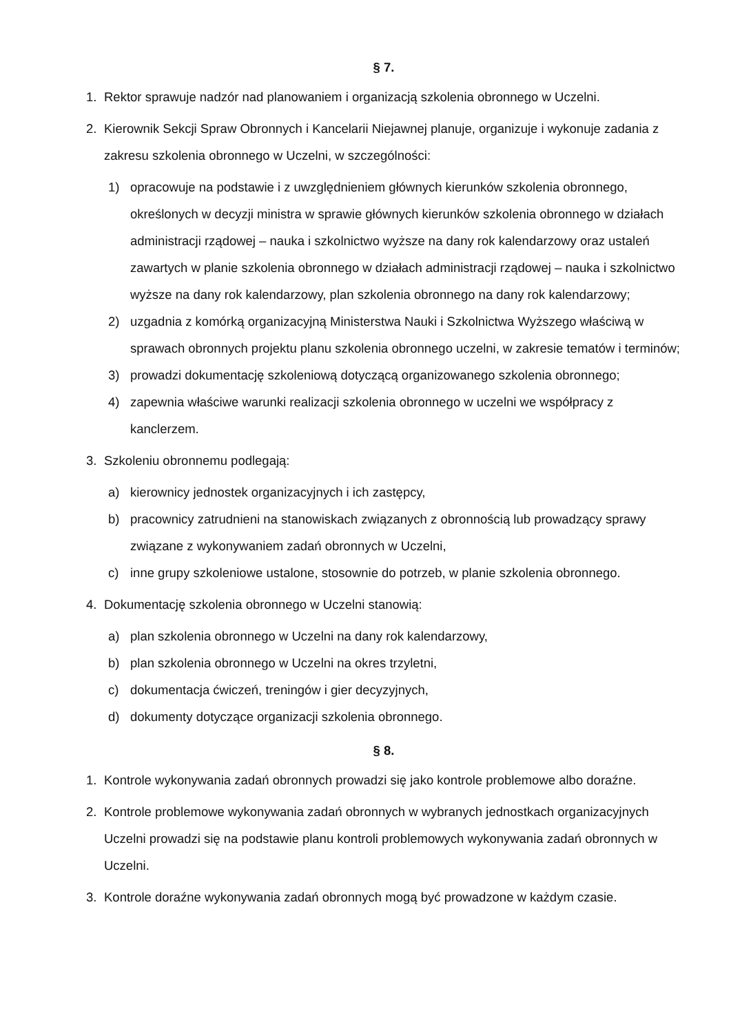§ 7.
1. Rektor sprawuje nadzór nad planowaniem i organizacją szkolenia obronnego w Uczelni.
2. Kierownik Sekcji Spraw Obronnych i Kancelarii Niejawnej planuje, organizuje i wykonuje zadania z zakresu szkolenia obronnego w Uczelni, w szczególności:
1) opracowuje na podstawie i z uwzględnieniem głównych kierunków szkolenia obronnego, określonych w decyzji ministra w sprawie głównych kierunków szkolenia obronnego w działach administracji rządowej – nauka i szkolnictwo wyższe na dany rok kalendarzowy oraz ustaleń zawartych w planie szkolenia obronnego w działach administracji rządowej – nauka i szkolnictwo wyższe na dany rok kalendarzowy, plan szkolenia obronnego na dany rok kalendarzowy;
2) uzgadnia z komórką organizacyjną Ministerstwa Nauki i Szkolnictwa Wyższego właściwą w sprawach obronnych projektu planu szkolenia obronnego uczelni, w zakresie tematów i terminów;
3) prowadzi dokumentację szkoleniową dotyczącą organizowanego szkolenia obronnego;
4) zapewnia właściwe warunki realizacji szkolenia obronnego w uczelni we współpracy z kanclerzem.
3. Szkoleniu obronnemu podlegają:
a) kierownicy jednostek organizacyjnych i ich zastępcy,
b) pracownicy zatrudnieni na stanowiskach związanych z obronnością lub prowadzący sprawy związane z wykonywaniem zadań obronnych w Uczelni,
c) inne grupy szkoleniowe ustalone, stosownie do potrzeb, w planie szkolenia obronnego.
4. Dokumentację szkolenia obronnego w Uczelni stanowią:
a) plan szkolenia obronnego w Uczelni na dany rok kalendarzowy,
b) plan szkolenia obronnego w Uczelni na okres trzyletni,
c) dokumentacja ćwiczeń, treningów i gier decyzyjnych,
d) dokumenty dotyczące organizacji szkolenia obronnego.
§ 8.
1. Kontrole wykonywania zadań obronnych prowadzi się jako kontrole problemowe albo doraźne.
2. Kontrole problemowe wykonywania zadań obronnych w wybranych jednostkach organizacyjnych Uczelni prowadzi się na podstawie planu kontroli problemowych wykonywania zadań obronnych w Uczelni.
3. Kontrole doraźne wykonywania zadań obronnych mogą być prowadzone w każdym czasie.